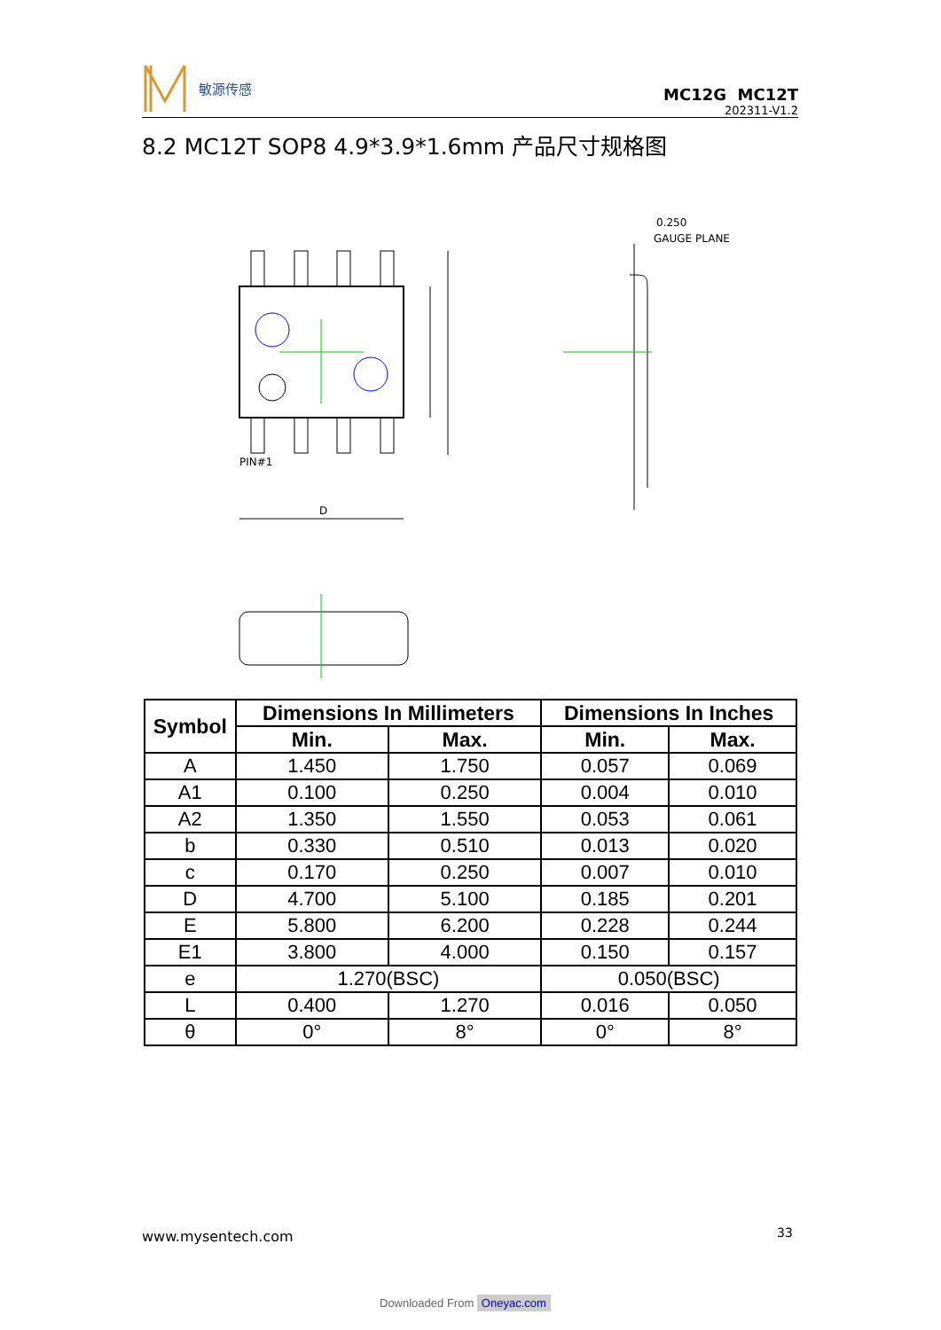敏源传感
MC12G MC12T
202311-V1.2
8.2 MC12T SOP8 4.9*3.9*1.6mm 产品尺寸规格图
PIN#1
D
0.250
GAUGE PLANE
| Symbol | Dimensions In Millimeters | | Dimensions In Inches | |
| --- | --- | --- | --- | --- |
| | Min. | Max. | Min. | Max. |
| A | 1.450 | 1.750 | 0.057 | 0.069 |
| A1 | 0.100 | 0.250 | 0.004 | 0.010 |
| A2 | 1.350 | 1.550 | 0.053 | 0.061 |
| b | 0.330 | 0.510 | 0.013 | 0.020 |
| c | 0.170 | 0.250 | 0.007 | 0.010 |
| D | 4.700 | 5.100 | 0.185 | 0.201 |
| E | 5.800 | 6.200 | 0.228 | 0.244 |
| E1 | 3.800 | 4.000 | 0.150 | 0.157 |
| e | 1.270(BSC) | | 0.050(BSC) | |
| L | 0.400 | 1.270 | 0.016 | 0.050 |
| θ | 0° | 8° | 0° | 8° |
www.mysentech.com 33
Downloaded From Oneyac.com